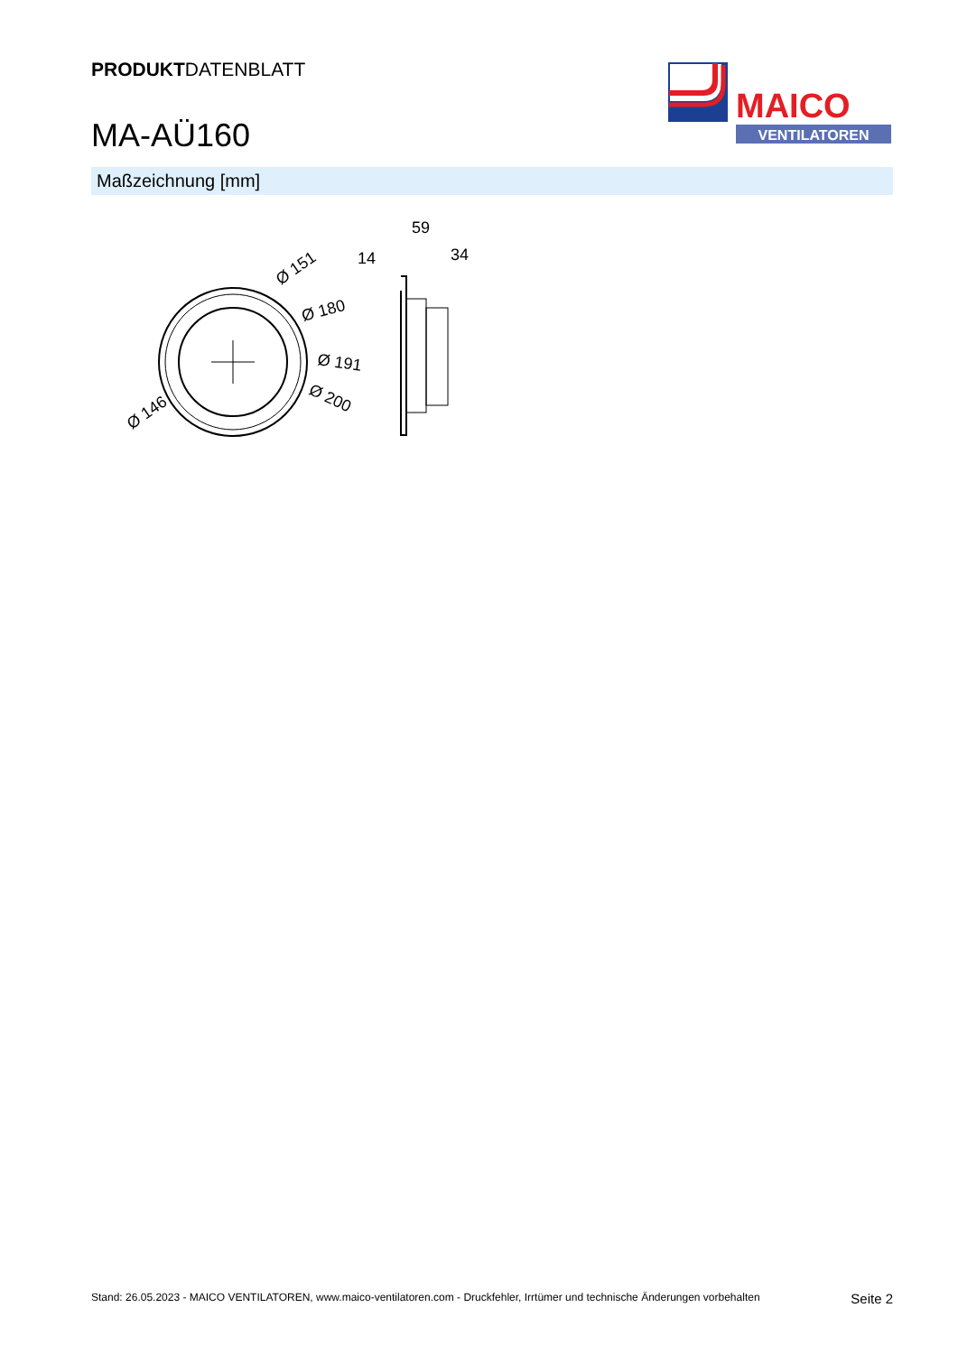PRODUKTDATENBLATT
MA-AÜ160
MAICO
VENTILATOREN
Maßzeichnung [mm]
Ø 151
Ø 180
Ø 191
Ø 200
Ø 146
59
34
14
Stand: 26.05.2023 - MAICO VENTILATOREN, www.maico-ventilatoren.com - Druckfehler, Irrtümer und technische Änderungen vorbehalten Seite 2